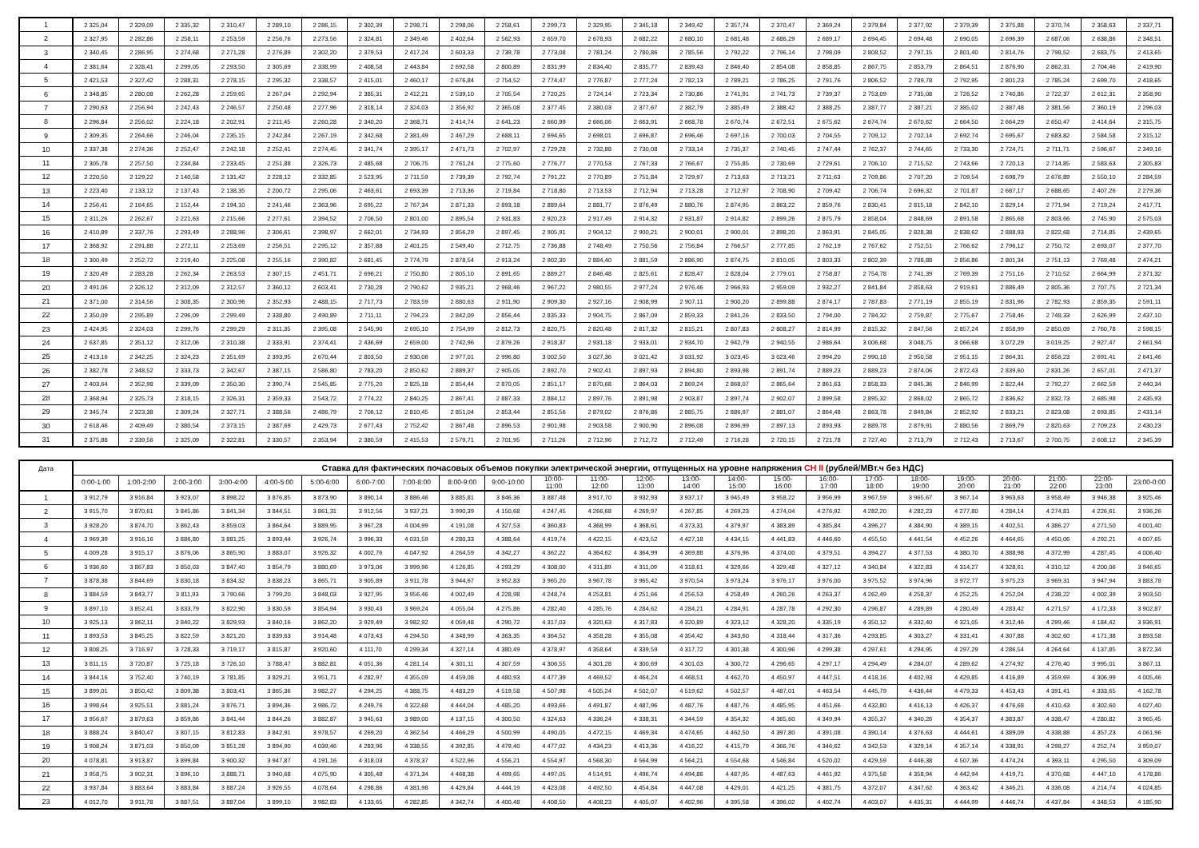| 1 | 2 325,04 | 2 329,09 | 2 335,32 | 2 310,47 | 2 289,10 | 2 286,15 | 2 302,39 | 2 298,71 | 2 298,06 | 2 258,61 | 2 299,73 | 2 329,95 | 2 345,18 | 2 349,42 | 2 357,74 | 2 370,47 | 2 369,24 | 2 379,84 | 2 377,92 | 2 379,39 | 2 375,88 | 2 370,74 | 2 358,63 | 2 337,71 |
| 2 | 2 327,95 | 2 282,86 | 2 258,11 | 2 253,59 | 2 256,76 | 2 273,56 | 2 324,81 | 2 349,46 | 2 402,64 | 2 562,93 | 2 659,70 | 2 678,93 | 2 682,22 | 2 680,10 | 2 681,48 | 2 686,29 | 2 689,17 | 2 694,45 | 2 694,48 | 2 690,05 | 2 696,39 | 2 687,06 | 2 638,86 | 2 348,51 |
| 3 | 2 340,45 | 2 286,95 | 2 274,68 | 2 271,28 | 2 276,89 | 2 302,20 | 2 379,53 | 2 417,24 | 2 603,33 | 2 739,78 | 2 773,08 | 2 781,24 | 2 780,86 | 2 785,56 | 2 792,22 | 2 796,14 | 2 798,09 | 2 808,52 | 2 797,15 | 2 801,40 | 2 814,76 | 2 798,52 | 2 683,75 | 2 413,65 |
| 4 | 2 381,64 | 2 328,41 | 2 299,05 | 2 293,50 | 2 305,69 | 2 338,99 | 2 408,58 | 2 443,84 | 2 692,58 | 2 800,89 | 2 831,99 | 2 834,40 | 2 835,77 | 2 839,43 | 2 846,40 | 2 854,08 | 2 858,85 | 2 867,75 | 2 853,79 | 2 864,51 | 2 876,90 | 2 862,31 | 2 704,46 | 2 419,90 |
| 5 | 2 421,53 | 2 327,42 | 2 288,31 | 2 278,15 | 2 295,32 | 2 338,57 | 2 415,01 | 2 460,17 | 2 676,84 | 2 754,52 | 2 774,47 | 2 776,87 | 2 777,24 | 2 782,13 | 2 789,21 | 2 786,25 | 2 791,76 | 2 806,52 | 2 789,78 | 2 792,95 | 2 801,23 | 2 785,24 | 2 699,70 | 2 418,65 |
| 6 | 2 348,85 | 2 280,08 | 2 262,28 | 2 259,65 | 2 267,04 | 2 292,94 | 2 385,31 | 2 412,21 | 2 539,10 | 2 705,54 | 2 720,25 | 2 724,14 | 2 723,34 | 2 730,86 | 2 741,91 | 2 741,73 | 2 739,37 | 2 753,09 | 2 735,08 | 2 726,52 | 2 740,86 | 2 722,37 | 2 612,31 | 2 358,90 |
| 7 | 2 290,63 | 2 256,94 | 2 242,43 | 2 246,57 | 2 250,48 | 2 277,96 | 2 318,14 | 2 324,03 | 2 356,92 | 2 365,08 | 2 377,45 | 2 380,03 | 2 377,67 | 2 382,79 | 2 385,49 | 2 388,42 | 2 388,25 | 2 387,77 | 2 387,21 | 2 385,02 | 2 387,48 | 2 381,56 | 2 360,19 | 2 296,03 |
| 8 | 2 296,84 | 2 256,02 | 2 224,18 | 2 202,91 | 2 211,45 | 2 260,28 | 2 340,20 | 2 368,71 | 2 414,74 | 2 641,23 | 2 660,99 | 2 666,06 | 2 663,91 | 2 668,78 | 2 670,74 | 2 672,51 | 2 675,62 | 2 674,74 | 2 670,62 | 2 664,50 | 2 664,29 | 2 650,47 | 2 414,64 | 2 315,75 |
| 9 | 2 309,35 | 2 264,66 | 2 246,04 | 2 235,15 | 2 242,84 | 2 267,19 | 2 342,68 | 2 381,49 | 2 467,29 | 2 688,11 | 2 694,65 | 2 698,01 | 2 696,87 | 2 696,46 | 2 697,16 | 2 700,03 | 2 704,55 | 2 709,12 | 2 702,14 | 2 692,74 | 2 695,67 | 2 683,82 | 2 584,58 | 2 315,12 |
| 10 | 2 337,38 | 2 274,36 | 2 252,47 | 2 242,18 | 2 252,41 | 2 274,45 | 2 341,74 | 2 395,17 | 2 471,73 | 2 702,97 | 2 729,28 | 2 732,88 | 2 730,08 | 2 733,14 | 2 735,37 | 2 740,45 | 2 747,44 | 2 762,37 | 2 744,65 | 2 733,30 | 2 724,71 | 2 711,71 | 2 596,67 | 2 349,16 |
| 11 | 2 305,78 | 2 257,50 | 2 234,84 | 2 233,45 | 2 251,88 | 2 326,73 | 2 485,68 | 2 706,75 | 2 761,24 | 2 775,60 | 2 776,77 | 2 770,53 | 2 767,33 | 2 766,67 | 2 755,85 | 2 730,69 | 2 729,61 | 2 706,10 | 2 715,52 | 2 743,66 | 2 720,13 | 2 714,85 | 2 583,63 | 2 305,83 |
| 12 | 2 220,50 | 2 129,22 | 2 140,58 | 2 131,42 | 2 228,12 | 2 332,85 | 2 523,95 | 2 711,59 | 2 739,39 | 2 792,74 | 2 791,22 | 2 770,89 | 2 751,84 | 2 729,97 | 2 713,63 | 2 713,21 | 2 711,63 | 2 709,86 | 2 707,20 | 2 709,54 | 2 698,79 | 2 676,89 | 2 550,10 | 2 284,59 |
| 13 | 2 223,40 | 2 133,12 | 2 137,43 | 2 138,35 | 2 200,72 | 2 295,06 | 2 463,61 | 2 693,39 | 2 713,36 | 2 719,84 | 2 718,80 | 2 713,53 | 2 712,94 | 2 713,28 | 2 712,97 | 2 708,90 | 2 709,42 | 2 706,74 | 2 696,32 | 2 701,87 | 2 687,17 | 2 688,65 | 2 407,26 | 2 279,36 |
| 14 | 2 256,41 | 2 164,65 | 2 152,44 | 2 194,10 | 2 241,46 | 2 363,96 | 2 695,22 | 2 767,34 | 2 871,33 | 2 893,18 | 2 889,64 | 2 881,77 | 2 876,49 | 2 880,76 | 2 874,95 | 2 863,22 | 2 859,76 | 2 830,41 | 2 815,18 | 2 842,10 | 2 829,14 | 2 771,94 | 2 719,24 | 2 417,71 |
| 15 | 2 311,26 | 2 262,67 | 2 221,63 | 2 215,66 | 2 277,61 | 2 394,52 | 2 706,50 | 2 801,00 | 2 895,54 | 2 931,83 | 2 920,23 | 2 917,49 | 2 914,32 | 2 931,87 | 2 914,82 | 2 899,26 | 2 875,79 | 2 858,04 | 2 848,69 | 2 891,58 | 2 865,68 | 2 803,66 | 2 745,90 | 2 575,03 |
| 16 | 2 410,89 | 2 337,76 | 2 293,49 | 2 288,96 | 2 306,61 | 2 398,97 | 2 662,01 | 2 734,93 | 2 856,29 | 2 897,45 | 2 905,91 | 2 904,12 | 2 900,21 | 2 900,01 | 2 900,01 | 2 898,20 | 2 863,91 | 2 845,05 | 2 828,38 | 2 838,62 | 2 888,93 | 2 822,68 | 2 714,85 | 2 439,65 |
| 17 | 2 368,92 | 2 291,88 | 2 272,11 | 2 253,69 | 2 256,51 | 2 295,12 | 2 357,88 | 2 401,25 | 2 549,40 | 2 712,75 | 2 736,88 | 2 748,49 | 2 750,56 | 2 756,84 | 2 766,57 | 2 777,85 | 2 762,19 | 2 767,62 | 2 752,51 | 2 766,62 | 2 796,12 | 2 750,72 | 2 693,07 | 2 377,70 |
| 18 | 2 300,49 | 2 252,72 | 2 219,40 | 2 225,08 | 2 255,16 | 2 390,82 | 2 681,45 | 2 774,79 | 2 878,54 | 2 913,24 | 2 902,30 | 2 884,40 | 2 881,59 | 2 886,90 | 2 874,75 | 2 810,05 | 2 803,33 | 2 802,39 | 2 788,88 | 2 856,86 | 2 801,34 | 2 751,13 | 2 769,48 | 2 474,21 |
| 19 | 2 320,49 | 2 283,28 | 2 262,34 | 2 263,53 | 2 307,15 | 2 451,71 | 2 696,21 | 2 750,80 | 2 805,10 | 2 891,65 | 2 889,27 | 2 846,48 | 2 825,61 | 2 828,47 | 2 828,04 | 2 779,01 | 2 758,87 | 2 754,78 | 2 741,39 | 2 769,39 | 2 751,16 | 2 710,52 | 2 664,99 | 2 371,32 |
| 20 | 2 491,06 | 2 326,12 | 2 312,09 | 2 312,57 | 2 360,12 | 2 603,41 | 2 730,28 | 2 790,62 | 2 935,21 | 2 968,46 | 2 967,22 | 2 980,55 | 2 977,24 | 2 976,46 | 2 966,93 | 2 959,09 | 2 932,27 | 2 841,84 | 2 858,63 | 2 919,61 | 2 886,49 | 2 805,36 | 2 707,75 | 2 721,34 |
| 21 | 2 371,00 | 2 314,56 | 2 308,35 | 2 300,96 | 2 352,93 | 2 488,15 | 2 717,73 | 2 783,59 | 2 880,63 | 2 911,90 | 2 909,30 | 2 927,16 | 2 908,99 | 2 907,11 | 2 900,20 | 2 899,88 | 2 874,17 | 2 787,83 | 2 771,19 | 2 855,19 | 2 831,96 | 2 782,93 | 2 859,35 | 2 591,11 |
| 22 | 2 350,09 | 2 295,89 | 2 296,09 | 2 299,49 | 2 338,80 | 2 490,89 | 2 711,11 | 2 794,23 | 2 842,09 | 2 856,44 | 2 835,33 | 2 904,75 | 2 867,09 | 2 859,33 | 2 841,26 | 2 833,50 | 2 794,00 | 2 784,32 | 2 759,87 | 2 775,67 | 2 758,46 | 2 748,33 | 2 626,99 | 2 437,10 |
| 23 | 2 424,95 | 2 324,03 | 2 299,76 | 2 299,29 | 2 311,35 | 2 395,08 | 2 545,90 | 2 695,10 | 2 754,99 | 2 812,73 | 2 820,75 | 2 820,48 | 2 817,32 | 2 815,21 | 2 807,83 | 2 808,27 | 2 814,99 | 2 815,32 | 2 847,56 | 2 857,24 | 2 858,99 | 2 850,09 | 2 760,78 | 2 598,15 |
| 24 | 2 637,85 | 2 351,12 | 2 312,06 | 2 310,38 | 2 333,91 | 2 374,41 | 2 436,69 | 2 659,00 | 2 742,96 | 2 879,26 | 2 918,37 | 2 931,18 | 2 933,01 | 2 934,70 | 2 942,79 | 2 940,55 | 2 986,64 | 3 006,68 | 3 048,75 | 3 066,68 | 3 072,29 | 3 019,25 | 2 927,47 | 2 661,94 |
| 25 | 2 413,16 | 2 342,25 | 2 324,23 | 2 351,69 | 2 393,95 | 2 670,44 | 2 803,50 | 2 930,06 | 2 977,01 | 2 996,80 | 3 002,50 | 3 027,36 | 3 021,42 | 3 031,92 | 3 023,45 | 3 023,46 | 2 994,20 | 2 990,18 | 2 950,58 | 2 951,15 | 2 864,31 | 2 856,23 | 2 691,41 | 2 641,46 |
| 26 | 2 382,78 | 2 348,52 | 2 333,73 | 2 342,67 | 2 387,15 | 2 586,80 | 2 783,20 | 2 850,62 | 2 889,37 | 2 905,05 | 2 892,70 | 2 902,41 | 2 897,93 | 2 894,80 | 2 893,98 | 2 891,74 | 2 889,23 | 2 889,23 | 2 874,06 | 2 872,43 | 2 839,60 | 2 831,26 | 2 657,01 | 2 471,37 |
| 27 | 2 403,64 | 2 352,98 | 2 339,09 | 2 350,30 | 2 390,74 | 2 545,85 | 2 775,20 | 2 825,18 | 2 854,44 | 2 870,05 | 2 851,17 | 2 870,68 | 2 864,03 | 2 869,24 | 2 868,07 | 2 865,64 | 2 861,63 | 2 858,33 | 2 845,36 | 2 846,99 | 2 822,44 | 2 792,27 | 2 662,59 | 2 440,34 |
| 28 | 2 368,94 | 2 325,73 | 2 318,15 | 2 326,31 | 2 359,33 | 2 543,72 | 2 774,22 | 2 840,25 | 2 867,41 | 2 887,33 | 2 884,12 | 2 897,76 | 2 891,98 | 2 903,87 | 2 897,74 | 2 902,07 | 2 899,58 | 2 895,32 | 2 868,02 | 2 865,72 | 2 836,62 | 2 832,73 | 2 685,98 | 2 435,93 |
| 29 | 2 345,74 | 2 323,38 | 2 309,24 | 2 327,71 | 2 388,56 | 2 486,79 | 2 706,12 | 2 810,45 | 2 851,04 | 2 853,44 | 2 851,56 | 2 879,02 | 2 876,86 | 2 885,75 | 2 886,97 | 2 881,07 | 2 864,48 | 2 863,78 | 2 849,84 | 2 852,92 | 2 833,21 | 2 823,08 | 2 693,85 | 2 431,14 |
| 30 | 2 618,46 | 2 409,49 | 2 380,54 | 2 373,15 | 2 387,69 | 2 429,73 | 2 677,43 | 2 752,42 | 2 867,48 | 2 896,53 | 2 901,98 | 2 903,58 | 2 900,90 | 2 896,08 | 2 896,99 | 2 897,13 | 2 893,93 | 2 889,78 | 2 879,91 | 2 880,56 | 2 869,79 | 2 820,63 | 2 709,23 | 2 430,23 |
| 31 | 2 375,88 | 2 339,56 | 2 325,09 | 2 322,81 | 2 330,57 | 2 353,94 | 2 380,59 | 2 415,53 | 2 579,71 | 2 701,95 | 2 711,26 | 2 712,96 | 2 712,72 | 2 712,49 | 2 716,28 | 2 720,15 | 2 721,78 | 2 727,40 | 2 713,79 | 2 712,43 | 2 713,67 | 2 700,75 | 2 608,12 | 2 345,39 |
| Дата | Ставка для фактических почасовых объемов покупки электрической энергии, отпущенных на уровне напряжения СН II (рублей/МВт.ч без НДС) | | | | | | | | | | | | | | | | | | | | | | | |
| --- | --- | --- | --- | --- | --- | --- | --- | --- | --- | --- | --- | --- | --- | --- | --- | --- | --- | --- | --- | --- | --- | --- | --- | --- |
| | 0:00-1:00 | 1:00-2:00 | 2:00-3:00 | 3:00-4:00 | 4:00-5:00 | 5:00-6:00 | 6:00-7:00 | 7:00-8:00 | 8:00-9:00 | 9:00-10:00 | 10:00- 11:00 | 11:00- 12:00 | 12:00- 13:00 | 13:00- 14:00 | 14:00- 15:00 | 15:00- 16:00 | 16:00- 17:00 | 17:00- 18:00 | 18:00- 19:00 | 19:00- 20:00 | 20:00- 21:00 | 21:00- 22:00 | 22:00- 23:00 | 23:00-0:00 |
| 1 | 3 912,79 | 3 916,84 | 3 923,07 | 3 898,22 | 3 876,85 | 3 873,90 | 3 890,14 | 3 886,46 | 3 885,81 | 3 846,36 | 3 887,48 | 3 917,70 | 3 932,93 | 3 937,17 | 3 945,49 | 3 958,22 | 3 956,99 | 3 967,59 | 3 965,67 | 3 967,14 | 3 963,63 | 3 958,49 | 3 946,38 | 3 925,46 |
| 2 | 3 915,70 | 3 870,61 | 3 845,86 | 3 841,34 | 3 844,51 | 3 861,31 | 3 912,56 | 3 937,21 | 3 990,39 | 4 150,68 | 4 247,45 | 4 266,68 | 4 269,97 | 4 267,85 | 4 269,23 | 4 274,04 | 4 276,92 | 4 282,20 | 4 282,23 | 4 277,80 | 4 284,14 | 4 274,81 | 4 226,61 | 3 936,26 |
| 3 | 3 928,20 | 3 874,70 | 3 862,43 | 3 859,03 | 3 864,64 | 3 889,95 | 3 967,28 | 4 004,99 | 4 191,08 | 4 327,53 | 4 360,83 | 4 368,99 | 4 368,61 | 4 373,31 | 4 379,97 | 4 383,89 | 4 385,84 | 4 396,27 | 4 384,90 | 4 389,15 | 4 402,51 | 4 386,27 | 4 271,50 | 4 001,40 |
| 4 | 3 969,39 | 3 916,16 | 3 886,80 | 3 881,25 | 3 893,44 | 3 926,74 | 3 996,33 | 4 031,59 | 4 280,33 | 4 388,64 | 4 419,74 | 4 422,15 | 4 423,52 | 4 427,18 | 4 434,15 | 4 441,83 | 4 446,60 | 4 455,50 | 4 441,54 | 4 452,26 | 4 464,65 | 4 450,06 | 4 292,21 | 4 007,65 |
| 5 | 4 009,28 | 3 915,17 | 3 876,06 | 3 865,90 | 3 883,07 | 3 926,32 | 4 002,76 | 4 047,92 | 4 264,59 | 4 342,27 | 4 362,22 | 4 364,62 | 4 364,99 | 4 369,88 | 4 376,96 | 4 374,00 | 4 379,51 | 4 394,27 | 4 377,53 | 4 380,70 | 4 388,98 | 4 372,99 | 4 287,45 | 4 006,40 |
| 6 | 3 936,60 | 3 867,83 | 3 850,03 | 3 847,40 | 3 854,79 | 3 880,69 | 3 973,06 | 3 999,96 | 4 126,85 | 4 293,29 | 4 308,00 | 4 311,89 | 4 311,09 | 4 318,61 | 4 329,66 | 4 329,48 | 4 327,12 | 4 340,84 | 4 322,83 | 4 314,27 | 4 328,61 | 4 310,12 | 4 200,06 | 3 946,65 |
| 7 | 3 878,38 | 3 844,69 | 3 830,18 | 3 834,32 | 3 838,23 | 3 865,71 | 3 905,89 | 3 911,78 | 3 944,67 | 3 952,83 | 3 965,20 | 3 967,78 | 3 965,42 | 3 970,54 | 3 973,24 | 3 976,17 | 3 976,00 | 3 975,52 | 3 974,96 | 3 972,77 | 3 975,23 | 3 969,31 | 3 947,94 | 3 883,78 |
| 8 | 3 884,59 | 3 843,77 | 3 811,93 | 3 790,66 | 3 799,20 | 3 848,03 | 3 927,95 | 3 956,46 | 4 002,49 | 4 228,98 | 4 248,74 | 4 253,81 | 4 251,66 | 4 256,53 | 4 258,49 | 4 260,26 | 4 263,37 | 4 262,49 | 4 258,37 | 4 252,25 | 4 252,04 | 4 238,22 | 4 002,39 | 3 903,50 |
| 9 | 3 897,10 | 3 852,41 | 3 833,79 | 3 822,90 | 3 830,59 | 3 854,94 | 3 930,43 | 3 969,24 | 4 055,04 | 4 275,86 | 4 282,40 | 4 285,76 | 4 284,62 | 4 284,21 | 4 284,91 | 4 287,78 | 4 292,30 | 4 296,87 | 4 289,89 | 4 280,49 | 4 283,42 | 4 271,57 | 4 172,33 | 3 902,87 |
| 10 | 3 925,13 | 3 862,11 | 3 840,22 | 3 829,93 | 3 840,16 | 3 862,20 | 3 929,49 | 3 982,92 | 4 059,48 | 4 290,72 | 4 317,03 | 4 320,63 | 4 317,83 | 4 320,89 | 4 323,12 | 4 328,20 | 4 335,19 | 4 350,12 | 4 332,40 | 4 321,05 | 4 312,46 | 4 299,46 | 4 184,42 | 3 936,91 |
| 11 | 3 893,53 | 3 845,25 | 3 822,59 | 3 821,20 | 3 839,63 | 3 914,48 | 4 073,43 | 4 294,50 | 4 348,99 | 4 363,35 | 4 364,52 | 4 358,28 | 4 355,08 | 4 354,42 | 4 343,60 | 4 318,44 | 4 317,36 | 4 293,85 | 4 303,27 | 4 331,41 | 4 307,88 | 4 302,60 | 4 171,38 | 3 893,58 |
| 12 | 3 808,25 | 3 716,97 | 3 728,33 | 3 719,17 | 3 815,87 | 3 920,60 | 4 111,70 | 4 299,34 | 4 327,14 | 4 380,49 | 4 378,97 | 4 358,64 | 4 339,59 | 4 317,72 | 4 301,38 | 4 300,96 | 4 299,38 | 4 297,61 | 4 294,95 | 4 297,29 | 4 286,54 | 4 264,64 | 4 137,85 | 3 872,34 |
| 13 | 3 811,15 | 3 720,87 | 3 725,18 | 3 726,10 | 3 788,47 | 3 882,81 | 4 051,36 | 4 281,14 | 4 301,11 | 4 307,59 | 4 306,55 | 4 301,28 | 4 300,69 | 4 301,03 | 4 300,72 | 4 296,65 | 4 297,17 | 4 294,49 | 4 284,07 | 4 289,62 | 4 274,92 | 4 276,40 | 3 995,01 | 3 867,11 |
| 14 | 3 844,16 | 3 752,40 | 3 740,19 | 3 781,85 | 3 829,21 | 3 951,71 | 4 282,97 | 4 355,09 | 4 459,08 | 4 480,93 | 4 477,39 | 4 469,52 | 4 464,24 | 4 468,51 | 4 462,70 | 4 450,97 | 4 447,51 | 4 418,16 | 4 402,93 | 4 429,85 | 4 416,89 | 4 359,69 | 4 306,99 | 4 005,46 |
| 15 | 3 899,01 | 3 850,42 | 3 809,38 | 3 803,41 | 3 865,36 | 3 982,27 | 4 294,25 | 4 388,75 | 4 483,29 | 4 519,58 | 4 507,98 | 4 505,24 | 4 502,07 | 4 519,62 | 4 502,57 | 4 487,01 | 4 463,54 | 4 445,79 | 4 436,44 | 4 479,33 | 4 453,43 | 4 391,41 | 4 333,65 | 4 162,78 |
| 16 | 3 998,64 | 3 925,51 | 3 881,24 | 3 876,71 | 3 894,36 | 3 986,72 | 4 249,76 | 4 322,68 | 4 444,04 | 4 485,20 | 4 493,66 | 4 491,87 | 4 487,96 | 4 487,76 | 4 487,76 | 4 485,95 | 4 451,66 | 4 432,80 | 4 416,13 | 4 426,37 | 4 476,68 | 4 410,43 | 4 302,60 | 4 027,40 |
| 17 | 3 956,67 | 3 879,63 | 3 859,86 | 3 841,44 | 3 844,26 | 3 882,87 | 3 945,63 | 3 989,00 | 4 137,15 | 4 300,50 | 4 324,63 | 4 336,24 | 4 338,31 | 4 344,59 | 4 354,32 | 4 365,60 | 4 349,94 | 4 355,37 | 4 340,26 | 4 354,37 | 4 383,87 | 4 338,47 | 4 280,82 | 3 965,45 |
| 18 | 3 888,24 | 3 840,47 | 3 807,15 | 3 812,83 | 3 842,91 | 3 978,57 | 4 269,20 | 4 362,54 | 4 466,29 | 4 500,99 | 4 490,05 | 4 472,15 | 4 469,34 | 4 474,65 | 4 462,50 | 4 397,80 | 4 391,08 | 4 390,14 | 4 376,63 | 4 444,61 | 4 389,09 | 4 338,88 | 4 357,23 | 4 061,96 |
| 19 | 3 908,24 | 3 871,03 | 3 850,09 | 3 851,28 | 3 894,90 | 4 039,46 | 4 283,96 | 4 338,55 | 4 392,85 | 4 479,40 | 4 477,02 | 4 434,23 | 4 413,36 | 4 416,22 | 4 415,79 | 4 366,76 | 4 346,62 | 4 342,53 | 4 329,14 | 4 357,14 | 4 338,91 | 4 298,27 | 4 252,74 | 3 959,07 |
| 20 | 4 078,81 | 3 913,87 | 3 899,84 | 3 900,32 | 3 947,87 | 4 191,16 | 4 318,03 | 4 378,37 | 4 522,96 | 4 556,21 | 4 554,97 | 4 568,30 | 4 564,99 | 4 564,21 | 4 554,68 | 4 546,84 | 4 520,02 | 4 429,59 | 4 446,38 | 4 507,36 | 4 474,24 | 4 393,11 | 4 295,50 | 4 309,09 |
| 21 | 3 958,75 | 3 902,31 | 3 896,10 | 3 888,71 | 3 940,68 | 4 075,90 | 4 305,48 | 4 371,34 | 4 468,38 | 4 499,65 | 4 497,05 | 4 514,91 | 4 496,74 | 4 494,86 | 4 487,95 | 4 487,63 | 4 461,92 | 4 375,58 | 4 358,94 | 4 442,94 | 4 419,71 | 4 370,68 | 4 447,10 | 4 178,86 |
| 22 | 3 937,84 | 3 883,64 | 3 883,84 | 3 887,24 | 3 926,55 | 4 078,64 | 4 298,86 | 4 381,98 | 4 429,84 | 4 444,19 | 4 423,08 | 4 492,50 | 4 454,84 | 4 447,08 | 4 429,01 | 4 421,25 | 4 381,75 | 4 372,07 | 4 347,62 | 4 363,42 | 4 346,21 | 4 336,08 | 4 214,74 | 4 024,85 |
| 23 | 4 012,70 | 3 911,78 | 3 887,51 | 3 887,04 | 3 899,10 | 3 982,83 | 4 133,65 | 4 282,85 | 4 342,74 | 4 400,48 | 4 408,50 | 4 408,23 | 4 405,07 | 4 402,96 | 4 395,58 | 4 396,02 | 4 402,74 | 4 403,07 | 4 435,31 | 4 444,99 | 4 446,74 | 4 437,84 | 4 348,53 | 4 185,90 |